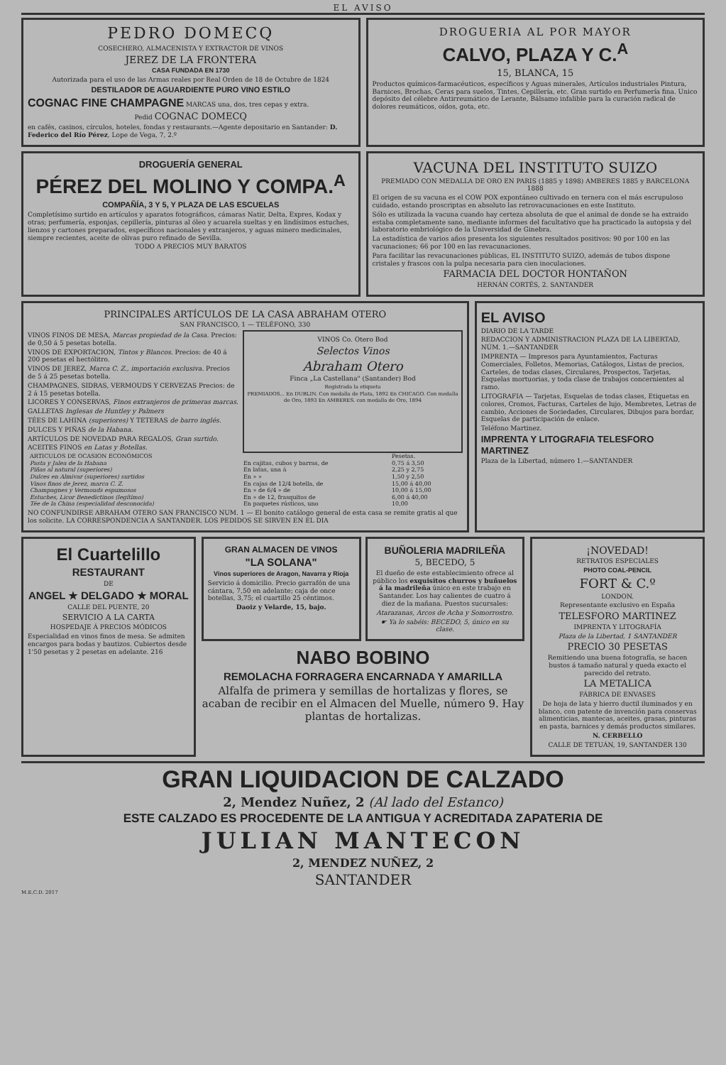EL AVISO
PEDRO DOMECQ
COSECHERO, ALMACENISTA Y EXTRACTOR DE VINOS
JEREZ DE LA FRONTERA
CASA FUNDADA EN 1730
Autorizada para el uso de las Armas reales por Real Orden de 18 de Octubre de 1824
DESTILADOR DE AGUARDIENTE PURO VINO ESTILO
COGNAC FINE CHAMPAGNE MARCAS una, dos, tres cepas y extra.
Pedid COGNAC DOMECQ
en cafés, casinos, círculos, hoteles, fondas y restaurants.—Agente depositario en Santander: D. Federico del Río Pérez, Lope de Vega, 7, 2.º
DROGUERIA AL POR MAYOR
CALVO, PLAZA Y C.<sup>A</sup>
15, BLANCA, 15
Productos químicos-farmacéuticos, específicos y Aguas minerales, Artículos industriales Pintura, Barnices, Brochas, Ceras para suelos, Tintes, Cepillería, etc. Gran surtido en Perfumería fina. Unico depósito del célebre Antirreumático de Lerante, Bálsamo infalible para la curación radical de dolores reumáticos, oídos, gota, etc.
DROGUERÍA GENERAL
PÉREZ DEL MOLINO Y COMPA.<sup>A</sup>
COMPAÑÍA, 3 Y 5, Y PLAZA DE LAS ESCUELAS
Completísimo surtido en artículos y aparatos fotográficos, cámaras Natir, Delta, Expres, Kodax y otras; perfumería, esponjas, cepillería, pinturas al óleo y acuarela sueltas y en lindísimos estuches, lienzos y cartones preparados, específicos nacionales y extranjeros, y aguas minero medicinales, siempre recientes, aceite de olivas puro refinado de Sevilla.
TODO A PRECIOS MUY BARATOS
VACUNA DEL INSTITUTO SUIZO
PREMIADO CON MEDALLA DE ORO EN PARIS (1885 y 1898) AMBERES 1885 y BARCELONA 1888
El origen de su vacuna es el COW POX expontáneo cultivado en ternera con el más escrupuloso cuidado, estando proscriptas en absoluto las retrovacunaciones en este Instituto.
Sólo es utilizada la vacuna cuando hay certeza absoluta de que el animal de donde se ha extraido estaba completamente sano, mediante informes del facultativo que ha practicado la autopsia y del laboratorio embriológico de la Universidad de Ginebra.
La estadística de varios años presenta los siguientes resultados positivos: 90 por 100 en las vacunaciones; 66 por 100 en las revacunaciones.
Para facilitar las revacunaciones públicas, EL INSTITUTO SUIZO, además de tubos dispone cristales y frascos con la pulpa necesaria para cien inoculaciones.
FARMACIA DEL DOCTOR HONTAÑON
HERNÁN CORTÉS, 2. SANTANDER
PRINCIPALES ARTÍCULOS DE LA CASA ABRAHAM OTERO
SAN FRANCISCO, 1 — TELÉFONO, 330
VINOS FINOS DE MESA, Marcas propiedad de la Casa. Precios: de 0,50 á 5 pesetas botella.
VINOS DE EXPORTACION, Tintos y Blancos. Precios: de 40 á 200 pesetas el hectólitro.
VINOS DE JEREZ, Marca C. Z., importación exclusiva. Precios de 5 á 25 pesetas botella.
CHAMPAGNES, SIDRAS, VERMOUDS Y CERVEZAS Precios: de 2 á 15 pesetas botella.
LICORES Y CONSERVAS, Finos extranjeros de primeras marcas.
GALLETAS Inglesas de Huntley y Palmers
TÉES DE LAHINA (superiores) Y TETERAS de barro inglés.
DULCES Y PIÑAS de la Habana.
ARTÍCULOS DE NOVEDAD PARA REGALOS, Gran surtido.
ACEITES FINOS en Latas y Botellas.
VINOS Co. Otero Bod
Selectos Vinos
Abraham Otero
Finca „La Castellana" (Santander) Bod
Registrada la etiqueta
PREMIADOS... En DUBLIN. Con medalla de Plata, 1892 En CHICAGO. Con medalla de Oro, 1893 En AMBERES. con medalla de Oro, 1894
| ARTICULOS DE OCASION ECONÓMICOS | | Pesetas. |
| --- | --- | --- |
| Pasta y Jalea de la Habana | En cajitas, cubos y barras, de | 0,75 á 3,50 |
| Piñas al natural (superiores) | En latas, una á | 2,25 y 2,75 |
| Dulces en Almivar (superiores) surtidos | En » » | 1,50 y 2,50 |
| Vinos finos de Jerez, marca C. Z. | En cajas de 12/4 botella, de | 15,00 á 40,00 |
| Champagnes y Vermouds espumosos | En » de 6/4 » de | 10,00 á 15,00 |
| Estuches, Licor Benedictinos (legítimo) | En » de 12, frasquitos de | 6,00 á 40,00 |
| Tée de la China (especialidad desconocida) | En paquetes rústicos, uno | 10,00 |
NO CONFUNDIRSE ABRAHAM OTERO SAN FRANCISCO NUM. 1 — El bonito catálogo general de esta casa se remite gratis al que los solicite. LA CORRESPONDENCIA A SANTANDER. LOS PEDIDOS SE SIRVEN EN EL DIA
EL AVISO
DIARIO DE LA TARDE
REDACCION Y ADMINISTRACION PLAZA DE LA LIBERTAD, NÚM. 1.—SANTANDER
IMPRENTA — Impresos para Ayuntamientos, Facturas Comerciales, Folletos, Memorias, Catálogos, Listas de precios, Carteles, de todas clases, Circulares, Prospectos, Tarjetas, Esquelas mortuorias, y toda clase de trabajos concernientes al ramo.
LITOGRAFIA — Tarjetas, Esquelas de todas clases, Etiquetas en colores, Cromos, Facturas, Carteles de lujo, Membretes, Letras de cambio, Acciones de Sociedades, Circulares, Dibujos para bordar, Esquelas de participación de enlace.
Teléfono Martinez.
IMPRENTA Y LITOGRAFIA TELESFORO MARTINEZ
Plaza de la Libertad, número 1.—SANTANDER
El Cuartelillo
RESTAURANT
DE
ANGEL ★ DELGADO ★ MORAL
CALLE DEL PUENTE, 20
SERVICIO A LA CARTA
HOSPEDAJE Á PRECIOS MÓDICOS
Especialidad en vinos finos de mesa. Se admiten encargos para bodas y bautizos. Cubiertos desde 1'50 pesetas y 2 pesetas en adelante. 216
GRAN ALMACEN DE VINOS
"LA SOLANA"
Vinos superiores de Aragon, Navarra y Rioja
Servicio á domicilio. Precio garrafón de una cántara, 7,50 en adelante; caja de once botellas, 3,75; el cuartillo 25 céntimos.
Daoiz y Velarde, 15, bajo.
BUÑOLERIA MADRILEÑA
5, BECEDO, 5
El dueño de este establecimiento ofrece al público los exquisitos churros y buñuelos á la madrileña único en este trabajo en Santander. Los hay calientes de cuatro á diez de la mañana. Puestos sucursales:
Atarazanas, Arcos de Acha y Somorrostro.
☛ Ya lo sabéis: BECEDO, 5, único en su clase.
NABO BOBINO
REMOLACHA FORRAGERA ENCARNADA Y AMARILLA
Alfalfa de primera y semillas de hortalizas y flores, se acaban de recibir en el Almacen del Muelle, número 9. Hay plantas de hortalizas.
¡NOVEDAD!
RETRATOS ESPECIALES
PHOTO COAL-PENCIL
FORT & C.º
LONDON.
Representante exclusivo en España
TELESFORO MARTINEZ
IMPRENTA Y LITOGRAFÍA
Plaza de la Libertad, 1 SANTANDER
PRECIO 30 PESETAS
Remitiendo una buena fotografía, se hacen bustos á tamaño natural y queda exacto el parecido del retrato.
LA METALICA
FÁBRICA DE ENVASES
De hoja de lata y hierro ductil iluminados y en blanco, con patente de invención para conservas alimenticias, mantecas, aceites, grasas, pinturas en pasta, barnices y demás productos similares.
N. CERBELLO
CALLE DE TETUÁN, 19, SANTANDER 130
GRAN LIQUIDACION DE CALZADO
2, Mendez Nuñez, 2 (Al lado del Estanco)
ESTE CALZADO ES PROCEDENTE DE LA ANTIGUA Y ACREDITADA ZAPATERIA DE
JULIAN MANTECON
2, MENDEZ NUÑEZ, 2
SANTANDER
M.E.C.D. 2017